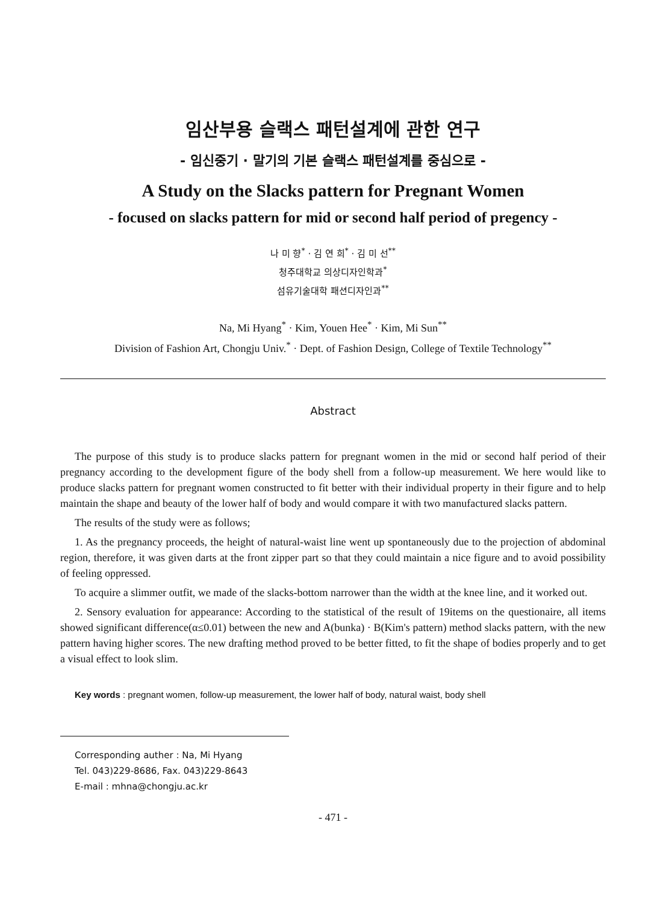임산부용 슬랙스 패턴설계에 관한 연구
- 임신중기 · 말기의 기본 슬랙스 패턴설계를 중심으로 -
A Study on the Slacks pattern for Pregnant Women
- focused on slacks pattern for mid or second half period of pregency -
나 미 향<sup>*</sup> · 김 연 희<sup>*</sup> · 김 미 선<sup>**</sup>
청주대학교 의상디자인학과<sup>*</sup>
섬유기술대학 패션디자인과<sup>**</sup>
Na, Mi Hyang<sup>*</sup> · Kim, Youen Hee<sup>*</sup> · Kim, Mi Sun<sup>**</sup>
Division of Fashion Art, Chongju Univ.<sup>*</sup> · Dept. of Fashion Design, College of Textile Technology<sup>**</sup>
Abstract
The purpose of this study is to produce slacks pattern for pregnant women in the mid or second half period of their pregnancy according to the development figure of the body shell from a follow-up measurement. We here would like to produce slacks pattern for pregnant women constructed to fit better with their individual property in their figure and to help maintain the shape and beauty of the lower half of body and would compare it with two manufactured slacks pattern.
The results of the study were as follows;
1. As the pregnancy proceeds, the height of natural-waist line went up spontaneously due to the projection of abdominal region, therefore, it was given darts at the front zipper part so that they could maintain a nice figure and to avoid possibility of feeling oppressed.
To acquire a slimmer outfit, we made of the slacks-bottom narrower than the width at the knee line, and it worked out.
2. Sensory evaluation for appearance: According to the statistical of the result of 19items on the questionaire, all items showed significant difference(α≤0.01) between the new and A(bunka) · B(Kim's pattern) method slacks pattern, with the new pattern having higher scores. The new drafting method proved to be better fitted, to fit the shape of bodies properly and to get a visual effect to look slim.
Key words : pregnant women, follow-up measurement, the lower half of body, natural waist, body shell
Corresponding auther : Na, Mi Hyang
Tel. 043)229-8686, Fax. 043)229-8643
E-mail : mhna@chongju.ac.kr
- 471 -